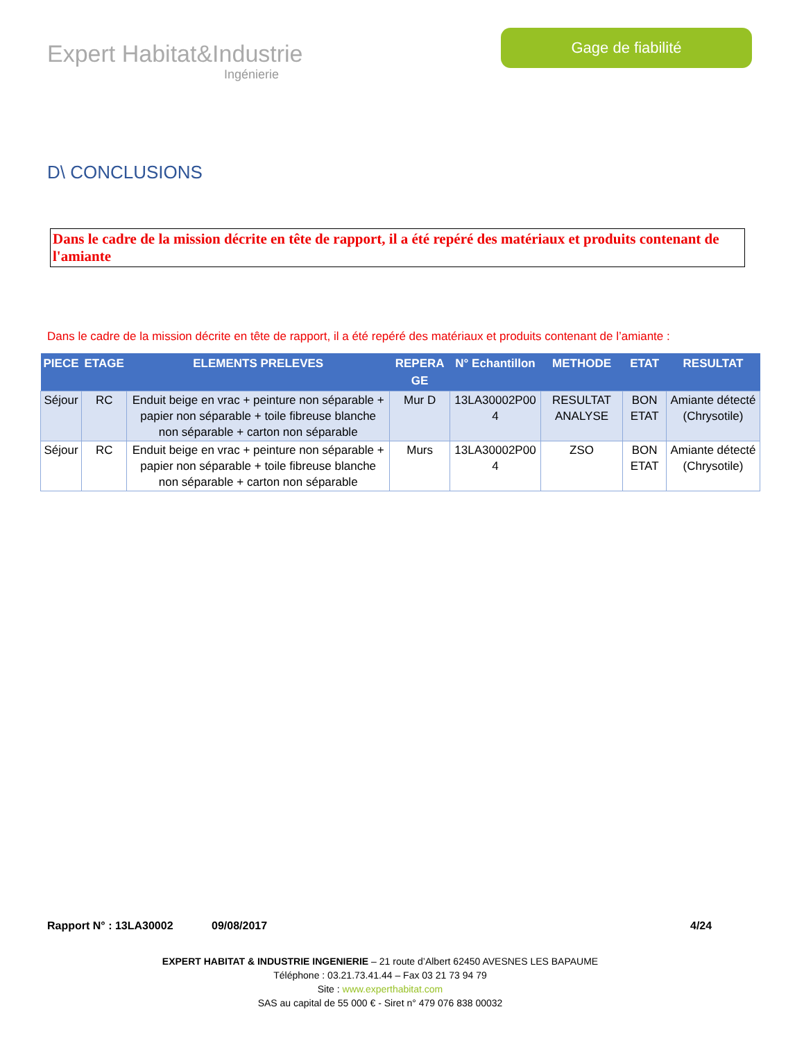Expert Habitat&Industrie
Ingénierie
Gage de fiabilité
D\ CONCLUSIONS
Dans le cadre de la mission décrite en tête de rapport, il a été repéré des matériaux et produits contenant de l'amiante
Dans le cadre de la mission décrite en tête de rapport, il a été repéré des matériaux et produits contenant de l’amiante :
| PIECE | ETAGE | ELEMENTS PRELEVES | REPERA GE | N° Echantillon | METHODE | ETAT | RESULTAT |
| --- | --- | --- | --- | --- | --- | --- | --- |
| Séjour | RC | Enduit beige en vrac + peinture non séparable + papier non séparable + toile fibreuse blanche non séparable + carton non séparable | Mur D | 13LA30002P00 4 | RESULTAT ANALYSE | BON ETAT | Amiante détecté (Chrysotile) |
| Séjour | RC | Enduit beige en vrac + peinture non séparable + papier non séparable + toile fibreuse blanche non séparable + carton non séparable | Murs | 13LA30002P00 4 | ZSO | BON ETAT | Amiante détecté (Chrysotile) |
Rapport N° : 13LA30002 09/08/2017 4/24
EXPERT HABITAT & INDUSTRIE INGENIERIE – 21 route d’Albert 62450 AVESNES LES BAPAUME
Téléphone : 03.21.73.41.44 – Fax 03 21 73 94 79
Site : www.experthabitat.com
SAS au capital de 55 000 € - Siret n° 479 076 838 00032